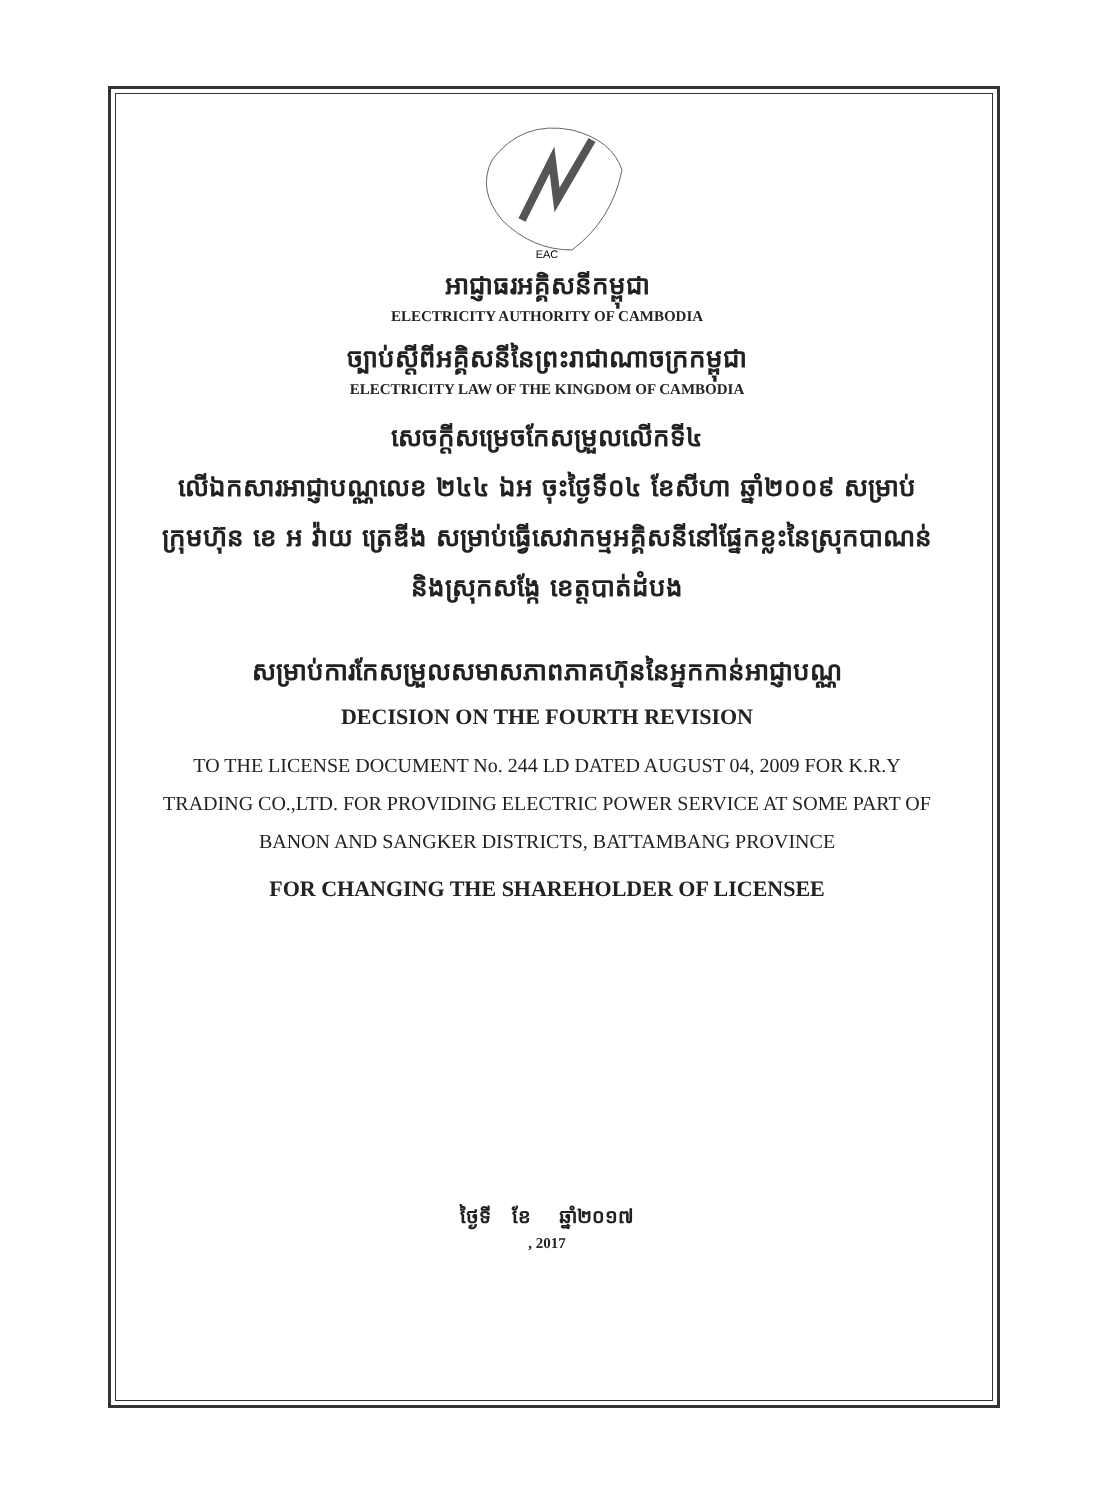EAC
អាជ្ញាធរអគ្គិសនីកម្ពុជា
ELECTRICITY AUTHORITY OF CAMBODIA
ច្បាប់ស្តីពីអគ្គិសនីនៃព្រះរាជាណាចក្រកម្ពុជា
ELECTRICITY LAW OF THE KINGDOM OF CAMBODIA
សេចក្តីសម្រេចកែសម្រួលលើកទី៤
លើឯកសារអាជ្ញាបណ្ណលេខ ២៤៤ ឯអ ចុះថ្ងៃទី០៤ ខែសីហា ឆ្នាំ២០០៩ សម្រាប់ក្រុមហ៊ុន ខេ អ វ៉ាយ ត្រេឌីង សម្រាប់ធ្វើសេវាកម្មអគ្គិសនីនៅផ្នែកខ្លះនៃស្រុកបាណន់ និងស្រុកសង្កែ ខេត្តបាត់ដំបង
សម្រាប់ការកែសម្រួលសមាសភាពភាគហ៊ុននៃអ្នកកាន់អាជ្ញាបណ្ណ
DECISION ON THE FOURTH REVISION
TO THE LICENSE DOCUMENT No. 244 LD DATED AUGUST 04, 2009 FOR K.R.Y TRADING CO.,LTD. FOR PROVIDING ELECTRIC POWER SERVICE AT SOME PART OF BANON AND SANGKER DISTRICTS, BATTAMBANG PROVINCE
FOR CHANGING THE SHAREHOLDER OF LICENSEE
ថ្ងៃទី ខែ ឆ្នាំ២០១៧
, 2017